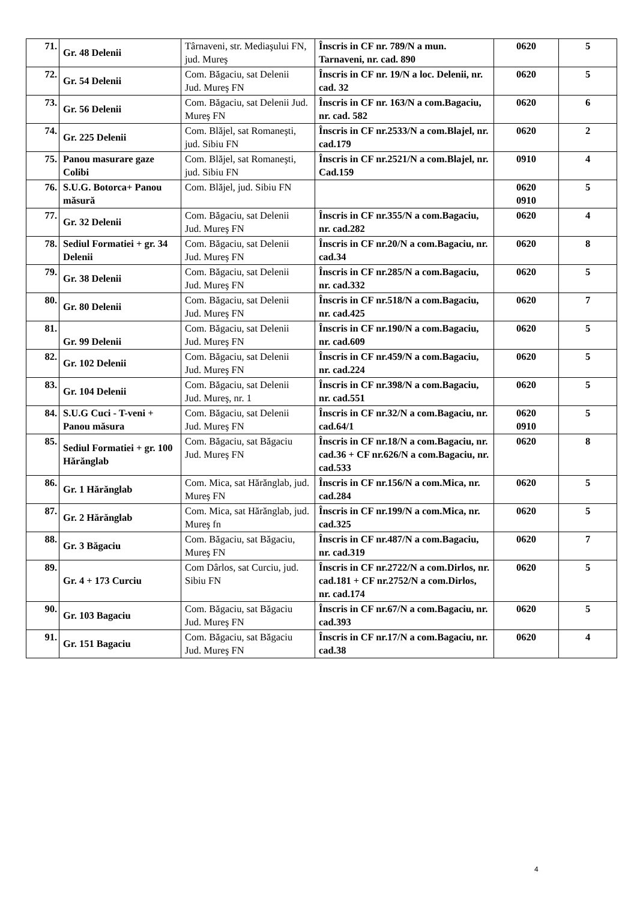| 71. | Gr. 48 Delenii | Târnaveni, str. Mediaşului FN, jud. Mureş | Înscris in CF nr. 789/N a mun. Tarnaveni, nr. cad. 890 | 0620 | 5 |
| 72. | Gr. 54 Delenii | Com. Băgaciu, sat Delenii Jud. Mureş FN | Înscris in CF nr. 19/N a loc. Delenii, nr. cad. 32 | 0620 | 5 |
| 73. | Gr. 56 Delenii | Com. Băgaciu, sat Delenii Jud. Mureş FN | Înscris in CF nr. 163/N a com.Bagaciu, nr. cad. 582 | 0620 | 6 |
| 74. | Gr. 225 Delenii | Com. Blăjel, sat Romaneşti, jud. Sibiu FN | Înscris in CF nr.2533/N a com.Blajel, nr. cad.179 | 0620 | 2 |
| 75. | Panou masurare gaze Colibi | Com. Blăjel, sat Romaneşti, jud. Sibiu FN | Înscris in CF nr.2521/N a com.Blajel, nr. Cad.159 | 0910 | 4 |
| 76. | S.U.G. Botorca+ Panou măsură | Com. Blăjel, jud. Sibiu FN | | 0620 0910 | 5 |
| 77. | Gr. 32 Delenii | Com. Băgaciu, sat Delenii Jud. Mureş FN | Înscris in CF nr.355/N a com.Bagaciu, nr. cad.282 | 0620 | 4 |
| 78. | Sediul Formatiei + gr. 34 Delenii | Com. Băgaciu, sat Delenii Jud. Mureş FN | Înscris in CF nr.20/N a com.Bagaciu, nr. cad.34 | 0620 | 8 |
| 79. | Gr. 38 Delenii | Com. Băgaciu, sat Delenii Jud. Mureş FN | Înscris in CF nr.285/N a com.Bagaciu, nr. cad.332 | 0620 | 5 |
| 80. | Gr. 80 Delenii | Com. Băgaciu, sat Delenii Jud. Mureş FN | Înscris in CF nr.518/N a com.Bagaciu, nr. cad.425 | 0620 | 7 |
| 81. | Gr. 99 Delenii | Com. Băgaciu, sat Delenii Jud. Mureş FN | Înscris in CF nr.190/N a com.Bagaciu, nr. cad.609 | 0620 | 5 |
| 82. | Gr. 102 Delenii | Com. Băgaciu, sat Delenii Jud. Mureş FN | Înscris in CF nr.459/N a com.Bagaciu, nr. cad.224 | 0620 | 5 |
| 83. | Gr. 104 Delenii | Com. Băgaciu, sat Delenii Jud. Mureş, nr. 1 | Înscris in CF nr.398/N a com.Bagaciu, nr. cad.551 | 0620 | 5 |
| 84. | S.U.G Cuci - T-veni + Panou măsura | Com. Băgaciu, sat Delenii Jud. Mureş FN | Înscris in CF nr.32/N a com.Bagaciu, nr. cad.64/1 | 0620 0910 | 5 |
| 85. | Sediul Formatiei + gr. 100 Hărănglab | Com. Băgaciu, sat Băgaciu Jud. Mureş FN | Înscris in CF nr.18/N a com.Bagaciu, nr. cad.36 + CF nr.626/N a com.Bagaciu, nr. cad.533 | 0620 | 8 |
| 86. | Gr. 1 Hărănglab | Com. Mica, sat Hărănglab, jud. Mureş FN | Înscris in CF nr.156/N a com.Mica, nr. cad.284 | 0620 | 5 |
| 87. | Gr. 2 Hărănglab | Com. Mica, sat Hărănglab, jud. Mureş fn | Înscris in CF nr.199/N a com.Mica, nr. cad.325 | 0620 | 5 |
| 88. | Gr. 3 Băgaciu | Com. Băgaciu, sat Băgaciu, Mureş FN | Înscris in CF nr.487/N a com.Bagaciu, nr. cad.319 | 0620 | 7 |
| 89. | Gr. 4 + 173 Curciu | Com Dârlos, sat Curciu, jud. Sibiu FN | Înscris in CF nr.2722/N a com.Dirlos, nr. cad.181 + CF nr.2752/N a com.Dirlos, nr. cad.174 | 0620 | 5 |
| 90. | Gr. 103 Bagaciu | Com. Băgaciu, sat Băgaciu Jud. Mureş FN | Înscris in CF nr.67/N a com.Bagaciu, nr. cad.393 | 0620 | 5 |
| 91. | Gr. 151 Bagaciu | Com. Băgaciu, sat Băgaciu Jud. Mureş FN | Înscris in CF nr.17/N a com.Bagaciu, nr. cad.38 | 0620 | 4 |
4